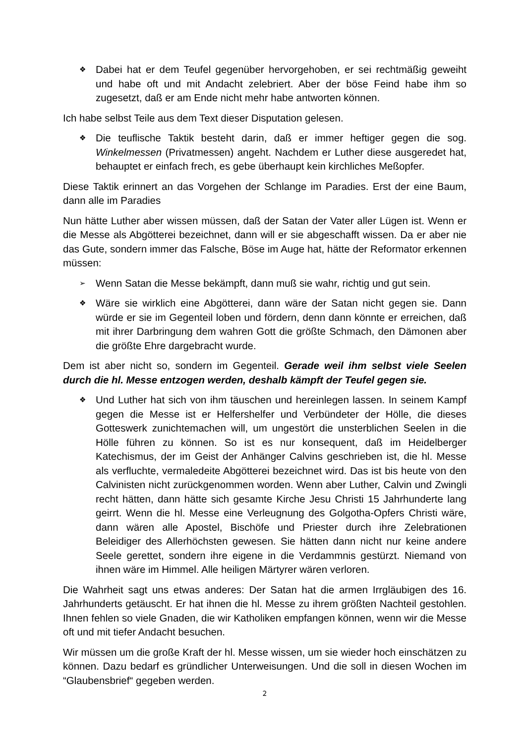❖
Dabei hat er dem Teufel gegenüber hervorgehoben, er sei rechtmäßig geweiht und habe oft und mit Andacht zelebriert. Aber der böse Feind habe ihm so zugesetzt, daß er am Ende nicht mehr habe antworten können.
Ich habe selbst Teile aus dem Text dieser Disputation gelesen.
❖
Die teuflische Taktik besteht darin, daß er immer heftiger gegen die sog. Winkelmessen (Privatmessen) angeht. Nachdem er Luther diese ausgeredet hat, behauptet er einfach frech, es gebe überhaupt kein kirchliches Meßopfer.
Diese Taktik erinnert an das Vorgehen der Schlange im Paradies. Erst der eine Baum, dann alle im Paradies
Nun hätte Luther aber wissen müssen, daß der Satan der Vater aller Lügen ist. Wenn er die Messe als Abgötterei bezeichnet, dann will er sie abgeschafft wissen. Da er aber nie das Gute, sondern immer das Falsche, Böse im Auge hat, hätte der Reformator erkennen müssen:
➢
Wenn Satan die Messe bekämpft, dann muß sie wahr, richtig und gut sein.
❖
Wäre sie wirklich eine Abgötterei, dann wäre der Satan nicht gegen sie. Dann würde er sie im Gegenteil loben und fördern, denn dann könnte er erreichen, daß mit ihrer Darbringung dem wahren Gott die größte Schmach, den Dämonen aber die größte Ehre dargebracht wurde.
Dem ist aber nicht so, sondern im Gegenteil. Gerade weil ihm selbst viele Seelen durch die hl. Messe entzogen werden, deshalb kämpft der Teufel gegen sie.
❖
Und Luther hat sich von ihm täuschen und hereinlegen lassen. In seinem Kampf gegen die Messe ist er Helfershelfer und Verbündeter der Hölle, die dieses Gotteswerk zunichtemachen will, um ungestört die unsterblichen Seelen in die Hölle führen zu können. So ist es nur konsequent, daß im Heidelberger Katechismus, der im Geist der Anhänger Calvins geschrieben ist, die hl. Messe als verfluchte, vermaledeite Abgötterei bezeichnet wird. Das ist bis heute von den Calvinisten nicht zurückgenommen worden. Wenn aber Luther, Calvin und Zwingli recht hätten, dann hätte sich gesamte Kirche Jesu Christi 15 Jahrhunderte lang geirrt. Wenn die hl. Messe eine Verleugnung des Golgotha-Opfers Christi wäre, dann wären alle Apostel, Bischöfe und Priester durch ihre Zelebrationen Beleidiger des Allerhöchsten gewesen. Sie hätten dann nicht nur keine andere Seele gerettet, sondern ihre eigene in die Verdammnis gestürzt. Niemand von ihnen wäre im Himmel. Alle heiligen Märtyrer wären verloren.
Die Wahrheit sagt uns etwas anderes: Der Satan hat die armen Irrgläubigen des 16. Jahrhunderts getäuscht. Er hat ihnen die hl. Messe zu ihrem größten Nachteil gestohlen. Ihnen fehlen so viele Gnaden, die wir Katholiken empfangen können, wenn wir die Messe oft und mit tiefer Andacht besuchen.
Wir müssen um die große Kraft der hl. Messe wissen, um sie wieder hoch einschätzen zu können. Dazu bedarf es gründlicher Unterweisungen. Und die soll in diesen Wochen im “Glaubensbrief“ gegeben werden.
2